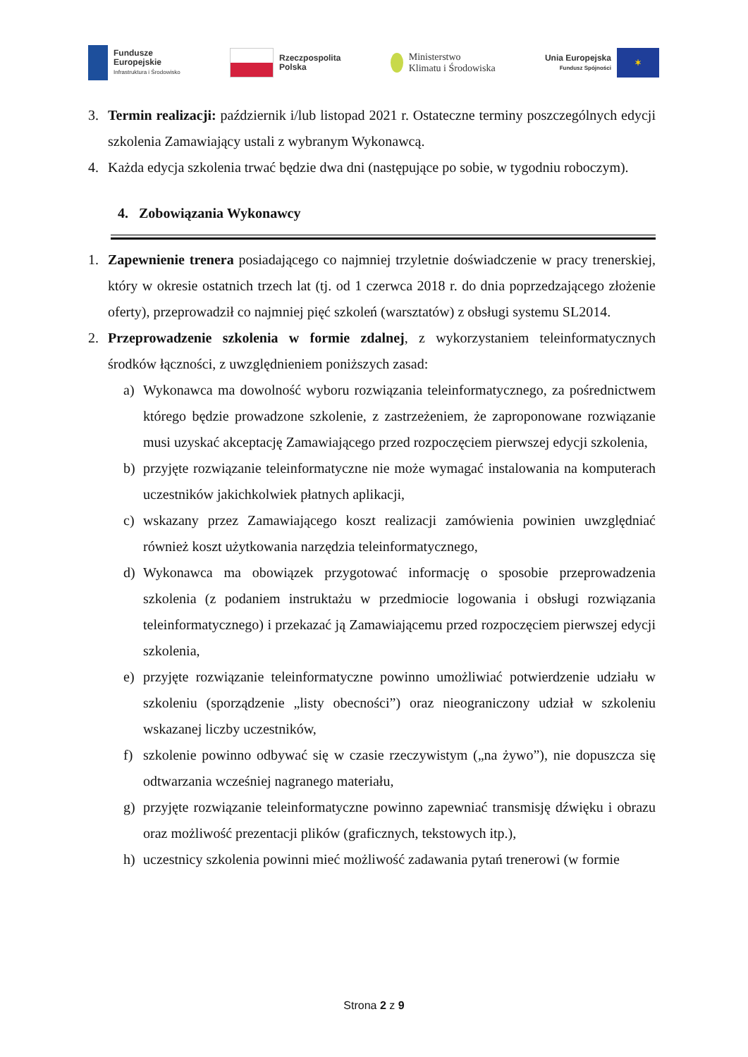Fundusze
Europejskie
Infrastruktura i Środowisko
Rzeczpospolita
Polska
Ministerstwo
Klimatu i Środowiska
Unia Europejska
Fundusz Spójności
✶
3. Termin realizacji: październik i/lub listopad 2021 r. Ostateczne terminy poszczególnych edycji szkolenia Zamawiający ustali z wybranym Wykonawcą.
4. Każda edycja szkolenia trwać będzie dwa dni (następujące po sobie, w tygodniu roboczym).
4. Zobowiązania Wykonawcy
1. Zapewnienie trenera posiadającego co najmniej trzyletnie doświadczenie w pracy trenerskiej, który w okresie ostatnich trzech lat (tj. od 1 czerwca 2018 r. do dnia poprzedzającego złożenie oferty), przeprowadził co najmniej pięć szkoleń (warsztatów) z obsługi systemu SL2014.
2. Przeprowadzenie szkolenia w formie zdalnej, z wykorzystaniem teleinformatycznych środków łączności, z uwzględnieniem poniższych zasad:
a) Wykonawca ma dowolność wyboru rozwiązania teleinformatycznego, za pośrednictwem którego będzie prowadzone szkolenie, z zastrzeżeniem, że zaproponowane rozwiązanie musi uzyskać akceptację Zamawiającego przed rozpoczęciem pierwszej edycji szkolenia,
b) przyjęte rozwiązanie teleinformatyczne nie może wymagać instalowania na komputerach uczestników jakichkolwiek płatnych aplikacji,
c) wskazany przez Zamawiającego koszt realizacji zamówienia powinien uwzględniać również koszt użytkowania narzędzia teleinformatycznego,
d) Wykonawca ma obowiązek przygotować informację o sposobie przeprowadzenia szkolenia (z podaniem instruktażu w przedmiocie logowania i obsługi rozwiązania teleinformatycznego) i przekazać ją Zamawiającemu przed rozpoczęciem pierwszej edycji szkolenia,
e) przyjęte rozwiązanie teleinformatyczne powinno umożliwiać potwierdzenie udziału w szkoleniu (sporządzenie „listy obecności”) oraz nieograniczony udział w szkoleniu wskazanej liczby uczestników,
f) szkolenie powinno odbywać się w czasie rzeczywistym („na żywo”), nie dopuszcza się odtwarzania wcześniej nagranego materiału,
g) przyjęte rozwiązanie teleinformatyczne powinno zapewniać transmisję dźwięku i obrazu oraz możliwość prezentacji plików (graficznych, tekstowych itp.),
h) uczestnicy szkolenia powinni mieć możliwość zadawania pytań trenerowi (w formie
Strona 2 z 9